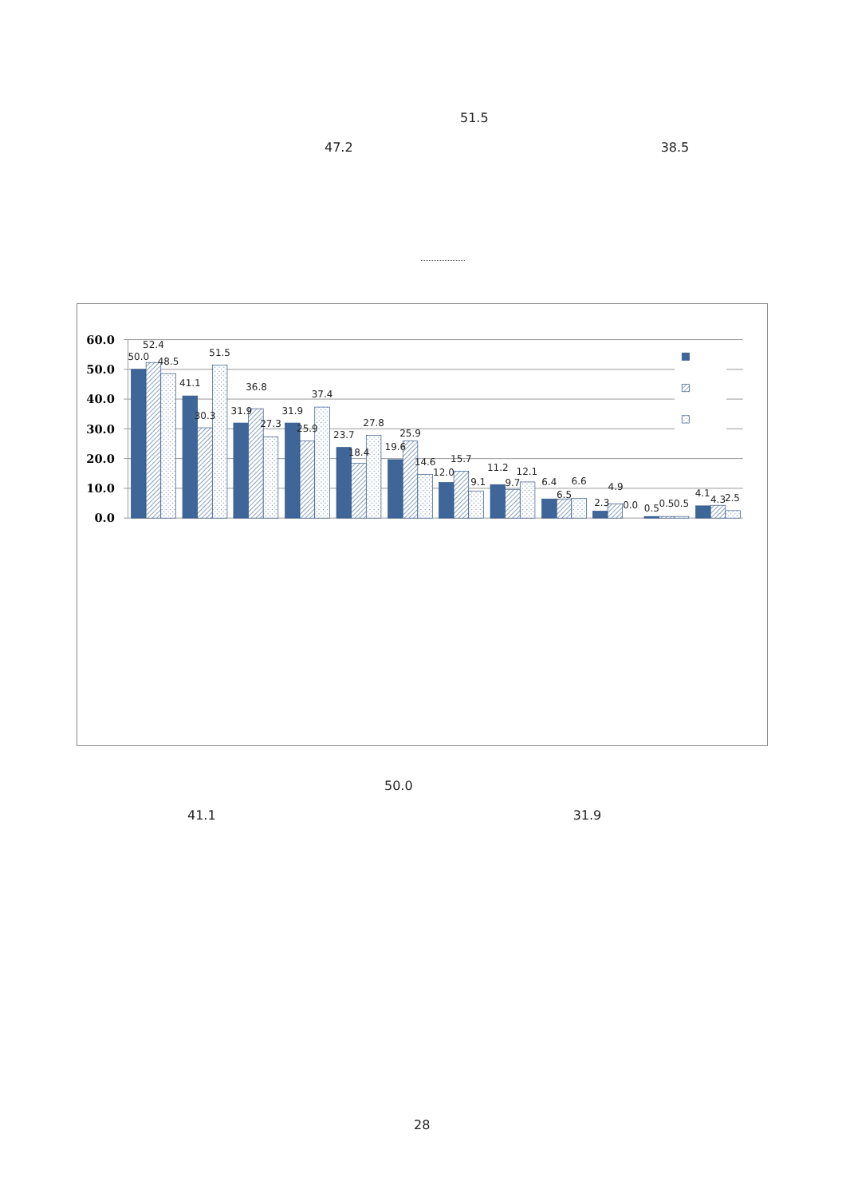51.5
47.2 38.5
60.0
50.0
40.0
30.0
20.0
10.0
0.0
50.0
52.4
48.5
41.1
30.3
51.5
31.9
36.8
27.3
31.9
25.9
37.4
23.7
18.4
27.8
19.6
25.9
14.6
12.0
15.7
9.1
11.2
9.7
12.1
6.4
6.5
6.6
2.3
4.9
0.0
0.5
0.5
0.5
4.1
4.3
2.5
50.0
41.1 31.9
28